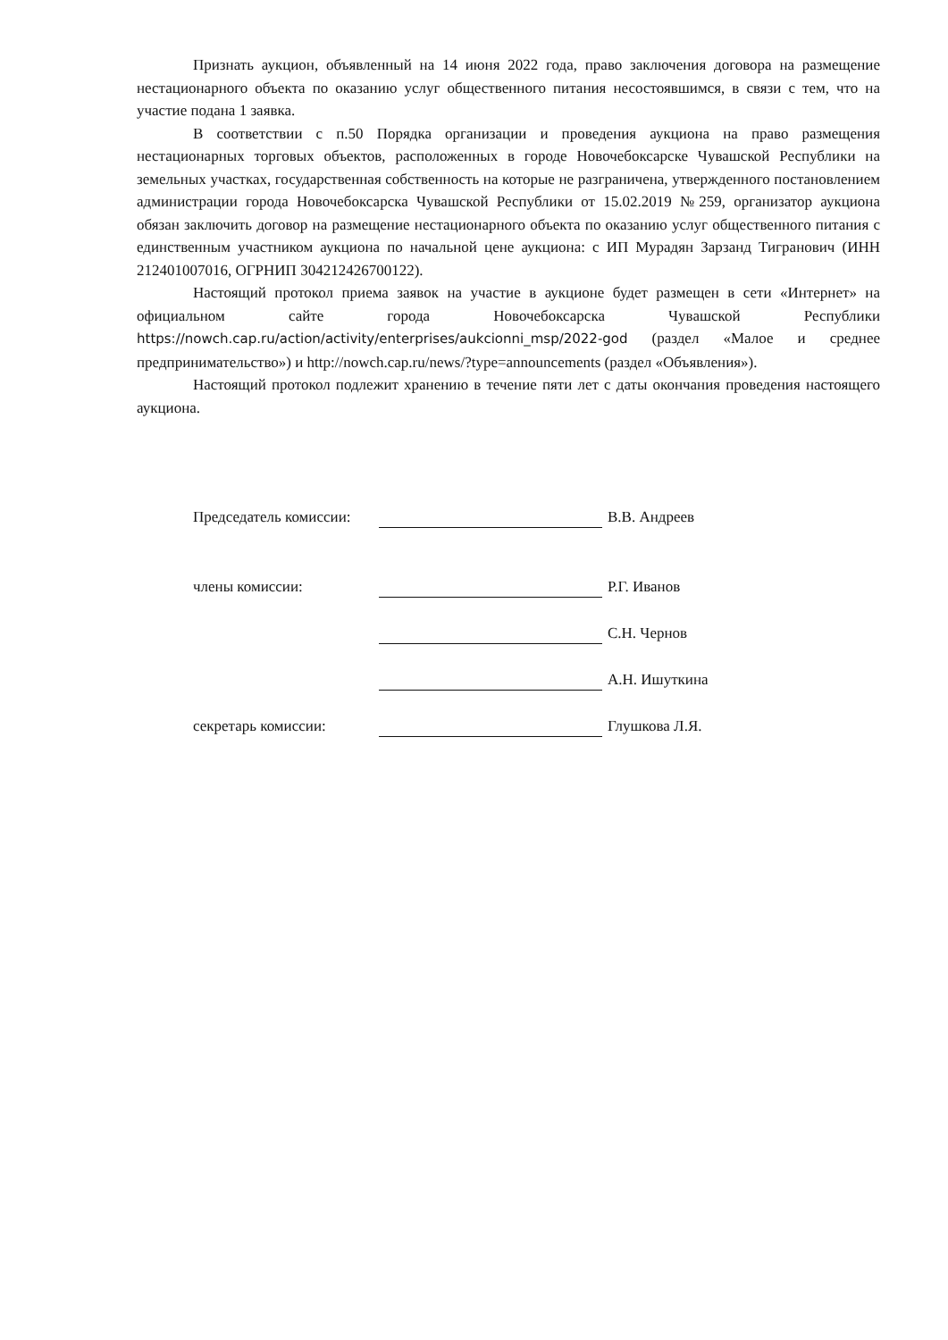Признать аукцион, объявленный на 14 июня 2022 года, право заключения договора на размещение нестационарного объекта по оказанию услуг общественного питания несостоявшимся, в связи с тем, что на участие подана 1 заявка.
В соответствии с п.50 Порядка организации и проведения аукциона на право размещения нестационарных торговых объектов, расположенных в городе Новочебоксарске Чувашской Республики на земельных участках, государственная собственность на которые не разграничена, утвержденного постановлением администрации города Новочебоксарска Чувашской Республики от 15.02.2019 №259, организатор аукциона обязан заключить договор на размещение нестационарного объекта по оказанию услуг общественного питания с единственным участником аукциона по начальной цене аукциона: с ИП Мурадян Зарзанд Тигранович (ИНН 212401007016, ОГРНИП 304212426700122).
Настоящий протокол приема заявок на участие в аукционе будет размещен в сети «Интернет» на официальном сайте города Новочебоксарска Чувашской Республики https://nowch.cap.ru/action/activity/enterprises/aukcionni_msp/2022-god (раздел «Малое и среднее предпринимательство») и http://nowch.cap.ru/news/?type=announcements (раздел «Объявления»).
Настоящий протокол подлежит хранению в течение пяти лет с даты окончания проведения настоящего аукциона.
Председатель комиссии: В.В. Андреев
члены комиссии: Р.Г. Иванов
С.Н. Чернов
А.Н. Ишуткина
секретарь комиссии: Глушкова Л.Я.